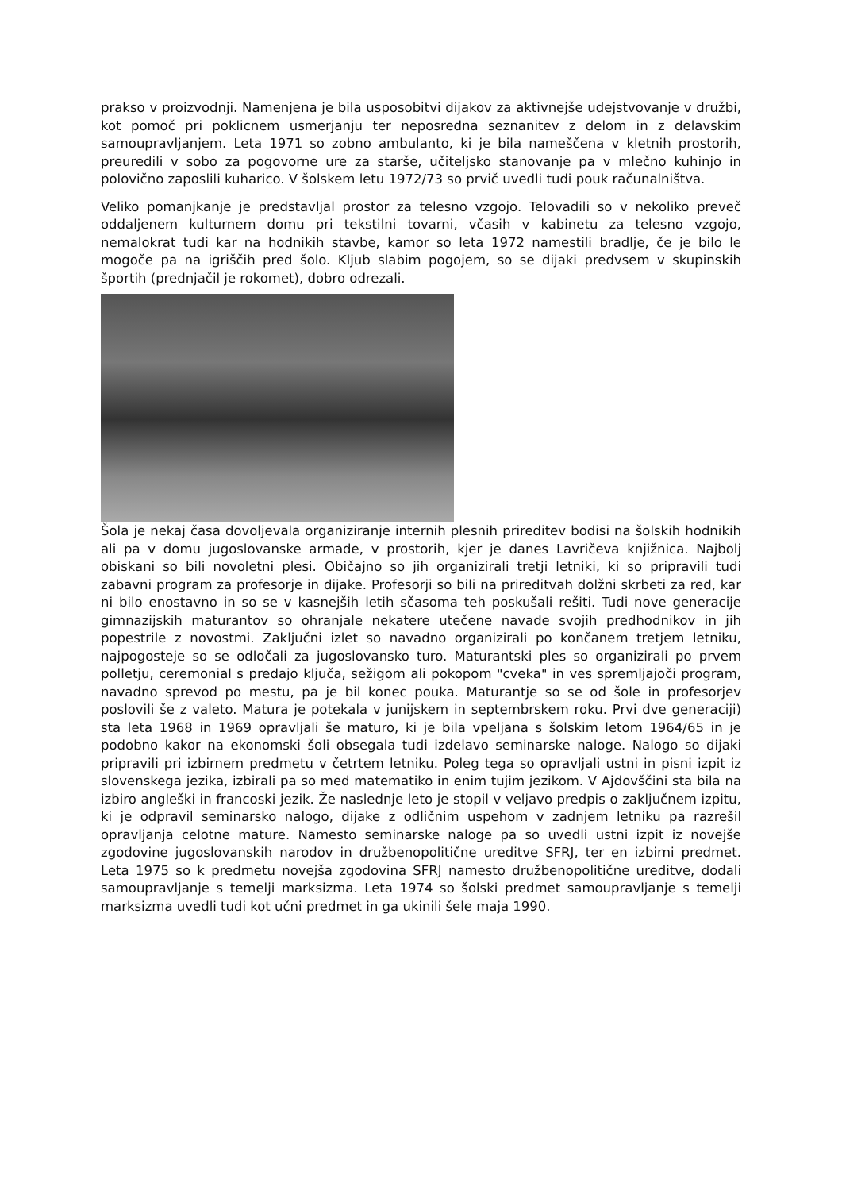prakso v proizvodnji. Namenjena je bila usposobitvi dijakov za aktivnejše udejstvovanje v družbi, kot pomoč pri poklicnem usmerjanju ter neposredna seznanitev z delom in z delavskim samoupravljanjem. Leta 1971 so zobno ambulanto, ki je bila nameščena v kletnih prostorih, preuredili v sobo za pogovorne ure za starše, učiteljsko stanovanje pa v mlečno kuhinjo in polovično zaposlili kuharico. V šolskem letu 1972/73 so prvič uvedli tudi pouk računalništva.
Veliko pomanjkanje je predstavljal prostor za telesno vzgojo. Telovadili so v nekoliko preveč oddaljenem kulturnem domu pri tekstilni tovarni, včasih v kabinetu za telesno vzgojo, nemalokrat tudi kar na hodnikih stavbe, kamor so leta 1972 namestili bradlje, če je bilo le mogoče pa na igriščih pred šolo. Kljub slabim pogojem, so se dijaki predvsem v skupinskih športih (prednjačil je rokomet), dobro odrezali.
Šola je nekaj časa dovoljevala organiziranje internih plesnih prireditev bodisi na šolskih hodnikih ali pa v domu jugoslovanske armade, v prostorih, kjer je danes Lavričeva knjižnica. Najbolj obiskani so bili novoletni plesi. Običajno so jih organizirali tretji letniki, ki so pripravili tudi zabavni program za profesorje in dijake. Profesorji so bili na prireditvah dolžni skrbeti za red, kar ni bilo enostavno in so se v kasnejših letih sčasoma teh poskušali rešiti. Tudi nove generacije gimnazijskih maturantov so ohranjale nekatere utečene navade svojih predhodnikov in jih popestrile z novostmi. Zaključni izlet so navadno organizirali po končanem tretjem letniku, najpogosteje so se odločali za jugoslovansko turo. Maturantski ples so organizirali po prvem polletju, ceremonial s predajo ključa, sežigom ali pokopom "cveka" in ves spremljajoči program, navadno sprevod po mestu, pa je bil konec pouka. Maturantje so se od šole in profesorjev poslovili še z valeto. Matura je potekala v junijskem in septembrskem roku. Prvi dve generaciji) sta leta 1968 in 1969 opravljali še maturo, ki je bila vpeljana s šolskim letom 1964/65 in je podobno kakor na ekonomski šoli obsegala tudi izdelavo seminarske naloge. Nalogo so dijaki pripravili pri izbirnem predmetu v četrtem letniku. Poleg tega so opravljali ustni in pisni izpit iz slovenskega jezika, izbirali pa so med matematiko in enim tujim jezikom. V Ajdovščini sta bila na izbiro angleški in francoski jezik. Že naslednje leto je stopil v veljavo predpis o zaključnem izpitu, ki je odpravil seminarsko nalogo, dijake z odličnim uspehom v zadnjem letniku pa razrešil opravljanja celotne mature. Namesto seminarske naloge pa so uvedli ustni izpit iz novejše zgodovine jugoslovanskih narodov in družbenopolitične ureditve SFRJ, ter en izbirni predmet. Leta 1975 so k predmetu novejša zgodovina SFRJ namesto družbenopolitične ureditve, dodali samoupravljanje s temelji marksizma. Leta 1974 so šolski predmet samoupravljanje s temelji marksizma uvedli tudi kot učni predmet in ga ukinili šele maja 1990.